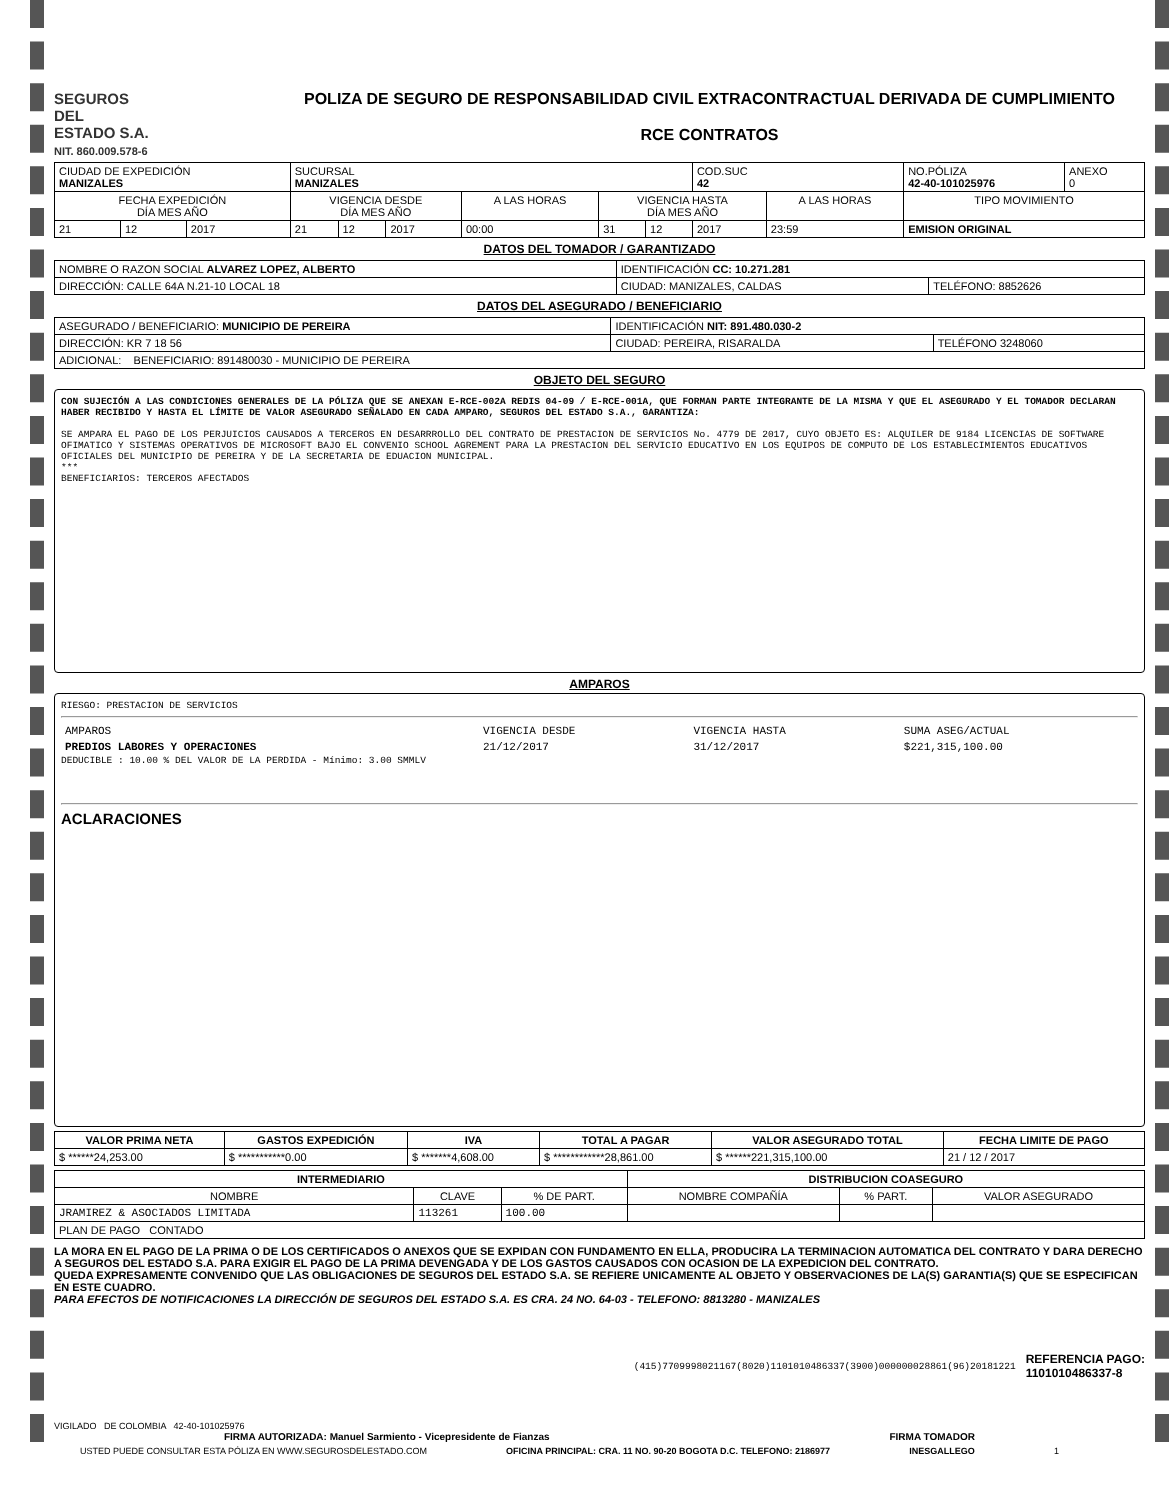SEGUROS
DEL
ESTADO S.A.
NIT. 860.009.578-6
POLIZA DE SEGURO DE RESPONSABILIDAD CIVIL EXTRACONTRACTUAL DERIVADA DE CUMPLIMIENTO
RCE CONTRATOS
| CIUDAD DE EXPEDICIÓN MANIZALES | | | SUCURSAL MANIZALES | | | | | | COD.SUC 42 | | NO.PÓLIZA 42-40-101025976 | ANEXO 0 |
| FECHA EXPEDICIÓN DÍA MES AÑO | | | VIGENCIA DESDE DÍA MES AÑO | | | A LAS HORAS | VIGENCIA HASTA DÍA MES AÑO | | | A LAS HORAS | TIPO MOVIMIENTO | |
| 21 | 12 | 2017 | 21 | 12 | 2017 | 00:00 | 31 | 12 | 2017 | 23:59 | EMISION ORIGINAL | |
DATOS DEL TOMADOR / GARANTIZADO
| NOMBRE O RAZON SOCIAL ALVAREZ LOPEZ, ALBERTO | IDENTIFICACIÓN CC: 10.271.281 | |
| DIRECCIÓN: CALLE 64A N.21-10 LOCAL 18 | CIUDAD: MANIZALES, CALDAS | TELÉFONO: 8852626 |
DATOS DEL ASEGURADO / BENEFICIARIO
| ASEGURADO / BENEFICIARIO: MUNICIPIO DE PEREIRA | IDENTIFICACIÓN NIT: 891.480.030-2 | |
| DIRECCIÓN: KR 7 18 56 | CIUDAD: PEREIRA, RISARALDA | TELÉFONO 3248060 |
| ADICIONAL: BENEFICIARIO: 891480030 - MUNICIPIO DE PEREIRA | | |
OBJETO DEL SEGURO
CON SUJECIÓN A LAS CONDICIONES GENERALES DE LA PÓLIZA QUE SE ANEXAN E-RCE-002A REDIS 04-09 / E-RCE-001A, QUE FORMAN PARTE INTEGRANTE DE LA MISMA Y QUE EL ASEGURADO Y EL TOMADOR DECLARAN HABER RECIBIDO Y HASTA EL LÍMITE DE VALOR ASEGURADO SEÑALADO EN CADA AMPARO, SEGUROS DEL ESTADO S.A., GARANTIZA:
SE AMPARA EL PAGO DE LOS PERJUICIOS CAUSADOS A TERCEROS EN DESARRROLLO DEL CONTRATO DE PRESTACION DE SERVICIOS No. 4779 DE 2017, CUYO OBJETO ES: ALQUILER DE 9184 LICENCIAS DE SOFTWARE OFIMATICO Y SISTEMAS OPERATIVOS DE MICROSOFT BAJO EL CONVENIO SCHOOL AGREMENT PARA LA PRESTACION DEL SERVICIO EDUCATIVO EN LOS EQUIPOS DE COMPUTO DE LOS ESTABLECIMIENTOS EDUCATIVOS OFICIALES DEL MUNICIPIO DE PEREIRA Y DE LA SECRETARIA DE EDUACION MUNICIPAL.
***
BENEFICIARIOS: TERCEROS AFECTADOS
AMPAROS
RIESGO: PRESTACION DE SERVICIOS
| AMPAROS | VIGENCIA DESDE | VIGENCIA HASTA | SUMA ASEG/ACTUAL |
| PREDIOS LABORES Y OPERACIONES | 21/12/2017 | 31/12/2017 | $221,315,100.00 |
DEDUCIBLE : 10.00 % DEL VALOR DE LA PERDIDA - Mínimo: 3.00 SMMLV
ACLARACIONES
| VALOR PRIMA NETA | GASTOS EXPEDICIÓN | IVA | TOTAL A PAGAR | VALOR ASEGURADO TOTAL | FECHA LIMITE DE PAGO |
| --- | --- | --- | --- | --- | --- |
| $ ******24,253.00 | $ ***********0.00 | $ *******4,608.00 | $ ************28,861.00 | $ ******221,315,100.00 | 21 / 12 / 2017 |
| INTERMEDIARIO | | | DISTRIBUCION COASEGURO | | |
| --- | --- | --- | --- | --- | --- |
| NOMBRE | CLAVE | % DE PART. | NOMBRE COMPAÑÍA | % PART. | VALOR ASEGURADO |
| JRAMIREZ & ASOCIADOS LIMITADA | 113261 | 100.00 | | | |
| PLAN DE PAGO CONTADO | | | | | |
LA MORA EN EL PAGO DE LA PRIMA O DE LOS CERTIFICADOS O ANEXOS QUE SE EXPIDAN CON FUNDAMENTO EN ELLA, PRODUCIRA LA TERMINACION AUTOMATICA DEL CONTRATO Y DARA DERECHO A SEGUROS DEL ESTADO S.A. PARA EXIGIR EL PAGO DE LA PRIMA DEVENGADA Y DE LOS GASTOS CAUSADOS CON OCASION DE LA EXPEDICION DEL CONTRATO.
QUEDA EXPRESAMENTE CONVENIDO QUE LAS OBLIGACIONES DE SEGUROS DEL ESTADO S.A. SE REFIERE UNICAMENTE AL OBJETO Y OBSERVACIONES DE LA(S) GARANTIA(S) QUE SE ESPECIFICAN EN ESTE CUADRO.
PARA EFECTOS DE NOTIFICACIONES LA DIRECCIÓN DE SEGUROS DEL ESTADO S.A. ES CRA. 24 NO. 64-03 - TELEFONO: 8813280 - MANIZALES
(415)7709998021167(8020)1101010486337(3900)000000028861(96)20181221
REFERENCIA PAGO:
1101010486337-8
VIGILADO DE COLOMBIA 42-40-101025976
FIRMA AUTORIZADA: Manuel Sarmiento - Vicepresidente de Fianzas FIRMA TOMADOR
USTED PUEDE CONSULTAR ESTA PÓLIZA EN WWW.SEGUROSDELESTADO.COM OFICINA PRINCIPAL: CRA. 11 NO. 90-20 BOGOTA D.C. TELEFONO: 2186977 INESGALLEGO 1